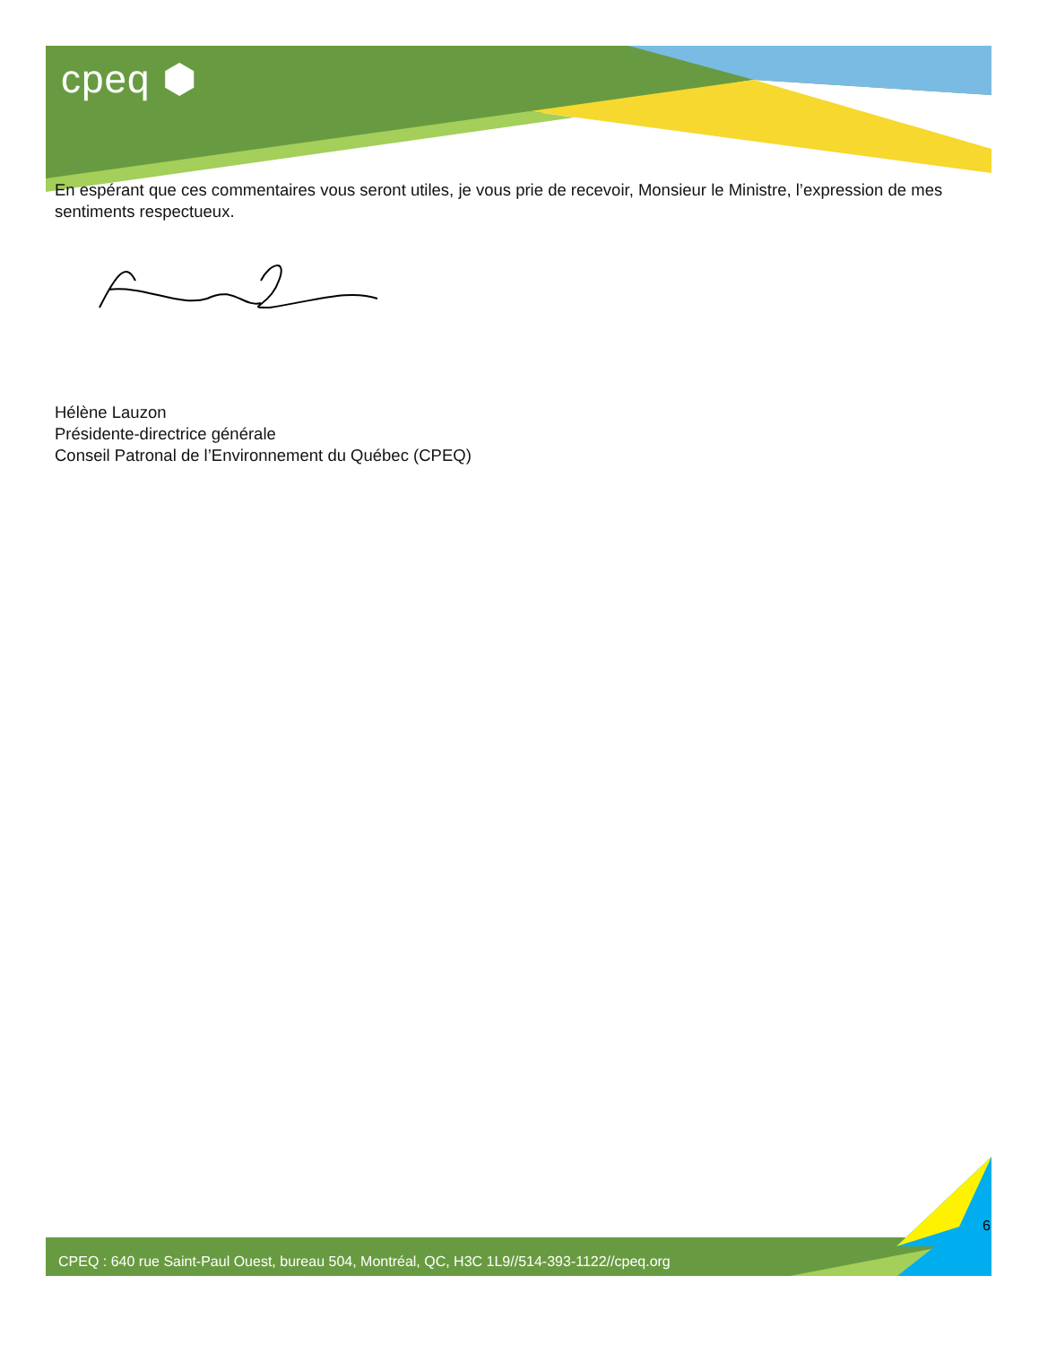cpeq ⬢
En espérant que ces commentaires vous seront utiles, je vous prie de recevoir, Monsieur le Ministre, l’expression de mes sentiments respectueux.
Hélène Lauzon
Présidente-directrice générale
Conseil Patronal de l’Environnement du Québec (CPEQ)
6
CPEQ : 640 rue Saint-Paul Ouest, bureau 504, Montréal, QC, H3C 1L9//514-393-1122//cpeq.org